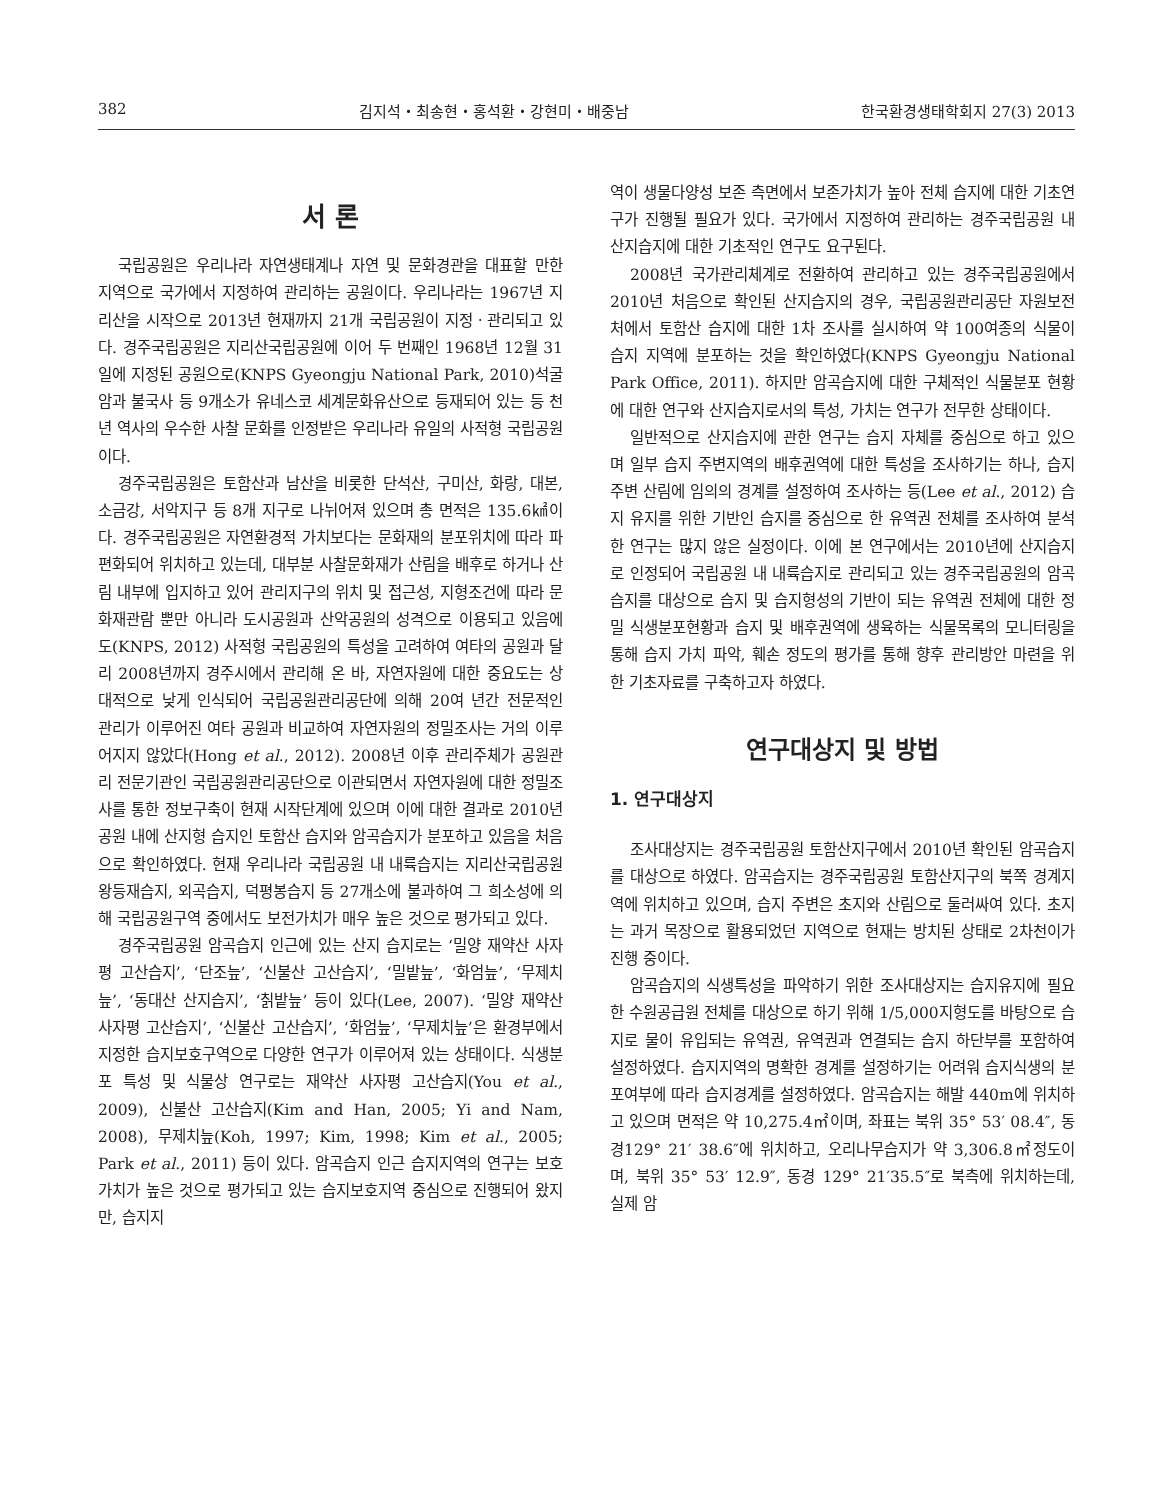382 김지석・최송현・홍석환・강현미・배중남 한국환경생태학회지 27(3) 2013
서 론
국립공원은 우리나라 자연생태계나 자연 및 문화경관을 대표할 만한 지역으로 국가에서 지정하여 관리하는 공원이다. 우리나라는 1967년 지리산을 시작으로 2013년 현재까지 21개 국립공원이 지정ㆍ관리되고 있다. 경주국립공원은 지리산국립공원에 이어 두 번째인 1968년 12월 31일에 지정된 공원으로(KNPS Gyeongju National Park, 2010)석굴암과 불국사 등 9개소가 유네스코 세계문화유산으로 등재되어 있는 등 천 년 역사의 우수한 사찰 문화를 인정받은 우리나라 유일의 사적형 국립공원이다.
경주국립공원은 토함산과 남산을 비롯한 단석산, 구미산, 화랑, 대본, 소금강, 서악지구 등 8개 지구로 나뉘어져 있으며 총 면적은 135.6㎢이다. 경주국립공원은 자연환경적 가치보다는 문화재의 분포위치에 따라 파편화되어 위치하고 있는데, 대부분 사찰문화재가 산림을 배후로 하거나 산림 내부에 입지하고 있어 관리지구의 위치 및 접근성, 지형조건에 따라 문화재관람 뿐만 아니라 도시공원과 산악공원의 성격으로 이용되고 있음에도(KNPS, 2012) 사적형 국립공원의 특성을 고려하여 여타의 공원과 달리 2008년까지 경주시에서 관리해 온 바, 자연자원에 대한 중요도는 상대적으로 낮게 인식되어 국립공원관리공단에 의해 20여 년간 전문적인 관리가 이루어진 여타 공원과 비교하여 자연자원의 정밀조사는 거의 이루어지지 않았다(Hong et al., 2012). 2008년 이후 관리주체가 공원관리 전문기관인 국립공원관리공단으로 이관되면서 자연자원에 대한 정밀조사를 통한 정보구축이 현재 시작단계에 있으며 이에 대한 결과로 2010년 공원 내에 산지형 습지인 토함산 습지와 암곡습지가 분포하고 있음을 처음으로 확인하였다. 현재 우리나라 국립공원 내 내륙습지는 지리산국립공원 왕등재습지, 외곡습지, 덕평봉습지 등 27개소에 불과하여 그 희소성에 의해 국립공원구역 중에서도 보전가치가 매우 높은 것으로 평가되고 있다.
경주국립공원 암곡습지 인근에 있는 산지 습지로는 ‘밀양 재약산 사자평 고산습지’, ‘단조늪’, ‘신불산 고산습지’, ‘밀밭늪’, ‘화엄늪’, ‘무제치늪’, ‘동대산 산지습지’, ‘칡밭늪’ 등이 있다(Lee, 2007). ‘밀양 재약산 사자평 고산습지’, ‘신불산 고산습지’, ‘화엄늪’, ‘무제치늪’은 환경부에서 지정한 습지보호구역으로 다양한 연구가 이루어져 있는 상태이다. 식생분포 특성 및 식물상 연구로는 재약산 사자평 고산습지(You et al., 2009), 신불산 고산습지(Kim and Han, 2005; Yi and Nam, 2008), 무제치늪(Koh, 1997; Kim, 1998; Kim et al., 2005; Park et al., 2011) 등이 있다. 암곡습지 인근 습지지역의 연구는 보호가치가 높은 것으로 평가되고 있는 습지보호지역 중심으로 진행되어 왔지만, 습지지
역이 생물다양성 보존 측면에서 보존가치가 높아 전체 습지에 대한 기초연구가 진행될 필요가 있다. 국가에서 지정하여 관리하는 경주국립공원 내 산지습지에 대한 기초적인 연구도 요구된다.
2008년 국가관리체계로 전환하여 관리하고 있는 경주국립공원에서 2010년 처음으로 확인된 산지습지의 경우, 국립공원관리공단 자원보전처에서 토함산 습지에 대한 1차 조사를 실시하여 약 100여종의 식물이 습지 지역에 분포하는 것을 확인하였다(KNPS Gyeongju National Park Office, 2011). 하지만 암곡습지에 대한 구체적인 식물분포 현황에 대한 연구와 산지습지로서의 특성, 가치는 연구가 전무한 상태이다.
일반적으로 산지습지에 관한 연구는 습지 자체를 중심으로 하고 있으며 일부 습지 주변지역의 배후권역에 대한 특성을 조사하기는 하나, 습지주변 산림에 임의의 경계를 설정하여 조사하는 등(Lee et al., 2012) 습지 유지를 위한 기반인 습지를 중심으로 한 유역권 전체를 조사하여 분석한 연구는 많지 않은 실정이다. 이에 본 연구에서는 2010년에 산지습지로 인정되어 국립공원 내 내륙습지로 관리되고 있는 경주국립공원의 암곡습지를 대상으로 습지 및 습지형성의 기반이 되는 유역권 전체에 대한 정밀 식생분포현황과 습지 및 배후권역에 생육하는 식물목록의 모니터링을 통해 습지 가치 파악, 훼손 정도의 평가를 통해 향후 관리방안 마련을 위한 기초자료를 구축하고자 하였다.
연구대상지 및 방법
1. 연구대상지
조사대상지는 경주국립공원 토함산지구에서 2010년 확인된 암곡습지를 대상으로 하였다. 암곡습지는 경주국립공원 토함산지구의 북쪽 경계지역에 위치하고 있으며, 습지 주변은 초지와 산림으로 둘러싸여 있다. 초지는 과거 목장으로 활용되었던 지역으로 현재는 방치된 상태로 2차천이가 진행 중이다.
암곡습지의 식생특성을 파악하기 위한 조사대상지는 습지유지에 필요한 수원공급원 전체를 대상으로 하기 위해 1/5,000지형도를 바탕으로 습지로 물이 유입되는 유역권, 유역권과 연결되는 습지 하단부를 포함하여 설정하였다. 습지지역의 명확한 경계를 설정하기는 어려워 습지식생의 분포여부에 따라 습지경계를 설정하였다. 암곡습지는 해발 440m에 위치하고 있으며 면적은 약 10,275.4㎡이며, 좌표는 북위 35° 53′ 08.4″, 동경129° 21′ 38.6″에 위치하고, 오리나무습지가 약 3,306.8㎡정도이며, 북위 35° 53′ 12.9″, 동경 129° 21′35.5″로 북측에 위치하는데, 실제 암